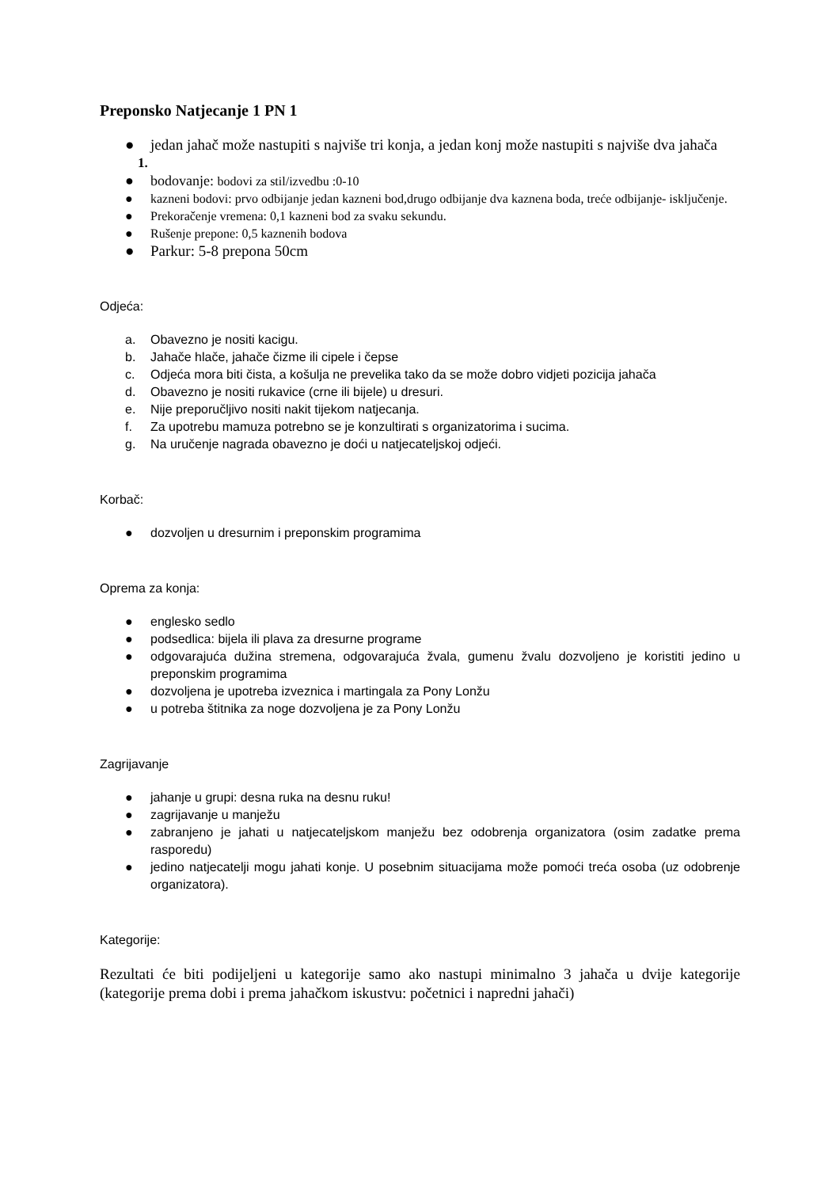Preponsko Natjecanje 1 PN 1
● jedan jahač može nastupiti s najviše tri konja, a jedan konj može nastupiti s najviše dva jahača
1.
● bodovanje: bodovi za stil/izvedbu :0-10
● kazneni bodovi: prvo odbijanje jedan kazneni bod,drugo odbijanje dva kaznena boda, treće odbijanje- isključenje.
● Prekoračenje vremena: 0,1 kazneni bod za svaku sekundu.
● Rušenje prepone: 0,5 kaznenih bodova
● Parkur: 5-8 prepona 50cm
Odjeća:
a. Obavezno je nositi kacigu.
b. Jahače hlače, jahače čizme ili cipele i čepse
c. Odjeća mora biti čista, a košulja ne prevelika tako da se može dobro vidjeti pozicija jahača
d. Obavezno je nositi rukavice (crne ili bijele) u dresuri.
e. Nije preporučljivo nositi nakit tijekom natjecanja.
f. Za upotrebu mamuza potrebno se je konzultirati s organizatorima i sucima.
g. Na uručenje nagrada obavezno je doći u natjecateljskoj odjeći.
Korbač:
● dozvoljen u dresurnim i preponskim programima
Oprema za konja:
● englesko sedlo
● podsedlica: bijela ili plava za dresurne programe
● odgovarajuća dužina stremena, odgovarajuća žvala, gumenu žvalu dozvoljeno je koristiti jedino u preponskim programima
● dozvoljena je upotreba izveznica i martingala za Pony Lonžu
● u potreba štitnika za noge dozvoljena je za Pony Lonžu
Zagrijavanje
● jahanje u grupi: desna ruka na desnu ruku!
● zagrijavanje u manježu
● zabranjeno je jahati u natjecateljskom manježu bez odobrenja organizatora (osim zadatke prema rasporedu)
● jedino natjecatelji mogu jahati konje. U posebnim situacijama može pomoći treća osoba (uz odobrenje organizatora).
Kategorije:
Rezultati će biti podijeljeni u kategorije samo ako nastupi minimalno 3 jahača u dvije kategorije (kategorije prema dobi i prema jahačkom iskustvu: početnici i napredni jahači)